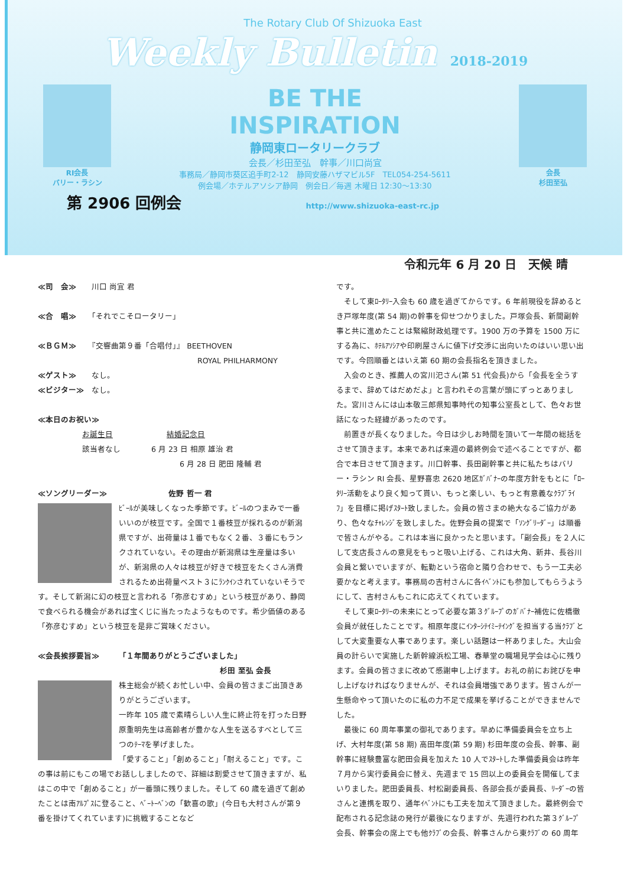The Rotary Club Of Shizuoka East
Weekly Bulletin 2018-2019
RI会長
バリー・ラシン
BE THE
INSPIRATION
静岡東ロータリークラブ
会長／杉田至弘　幹事／川口尚宜
事務局／静岡市葵区追手町2-12　静岡安藤ハザマビル5F　TEL054-254-5611
例会場／ホテルアソシア静岡　例会日／毎週 木曜日 12:30～13:30
会長
杉田至弘
第 2906 回例会 http://www.shizuoka-east-rc.jp
令和元年 6 月 20 日　天候 晴
≪司　会≫　　川口 尚宜 君
≪合　唱≫　　「それでこそロータリー」
≪ＢＧＭ≫　　『交響曲第９番「合唱付」』 BEETHOVEN
ROYAL PHILHARMONY
≪ゲスト≫　　なし。
≪ビジター≫　なし。
≪本日のお祝い≫
お誕生日　　　　　　　結婚記念日
該当者なし　　　　6 月 23 日 相原 雄治 君
6 月 28 日 肥田 隆輔 君
≪ソングリーダー≫　　　　　　　　佐野 哲一 君
ﾋﾞｰﾙが美味しくなった季節です。ﾋﾞｰﾙのつまみで一番いいのが枝豆です。全国で１番枝豆が採れるのが新潟県ですが、出荷量は１番でもなく２番、３番にもランクされていない。その理由が新潟県は生産量は多いが、新潟県の人々は枝豆が好きで枝豆をたくさん消費されるため出荷量ベスト３にﾗﾝｸｲﾝされていないそうです。そして新潟に幻の枝豆と言われる「弥彦むすめ」という枝豆があり、静岡で食べられる機会があれば宝くじに当たったようなものです。希少価値のある「弥彦むすめ」という枝豆を是非ご賞味ください。
≪会長挨拶要旨≫　　　「１年間ありがとうございました」
杉田 至弘 会長
株主総会が続くお忙しい中、会員の皆さまご出頂きありがとうございます。
一昨年 105 歳で素晴らしい人生に終止符を打った日野原重明先生は高齢者が豊かな人生を送るすべとして三つのﾃｰﾏを挙げました。
「愛すること」「創めること」「耐えること」です。この事は前にもこの場でお話ししましたので、詳細は割愛させて頂きますが、私はこの中で「創めること」が一番頭に残りました。そして 60 歳を過ぎて創めたことは南ｱﾙﾌﾟｽに登ること、ﾍﾞｰﾄｰﾍﾞﾝの「歓喜の歌」(今日も大村さんが第９番を掛けてくれています)に挑戦することなど
です。
　そして東ﾛｰﾀﾘｰ入会も 60 歳を過ぎてからです。6 年前現役を辞めるとき戸塚年度(第 54 期)の幹事を仰せつかりました。戸塚会長、新間副幹事と共に進めたことは緊縮財政処理です。1900 万の予算を 1500 万にする為に、ﾎﾃﾙｱｿｼｱや印刷屋さんに値下げ交渉に出向いたのはいい思い出です。今回順番とはいえ第 60 期の会長指名を頂きました。
　入会のとき、推薦人の宮川汜さん(第 51 代会長)から「会長を全うするまで、辞めてはだめだよ」と言われその言葉が頭にずっとありました。宮川さんには山本敬三郎県知事時代の知事公室長として、色々お世話になった経緯があったのです。
　前置きが長くなりました。今日は少しお時間を頂いて一年間の総括をさせて頂きます。本来であれば来週の最終例会で述べることですが、都合で本日させて頂きます。川口幹事、長田副幹事と共に私たちはバリー・ラシン RI 会長、星野喜忠 2620 地区ｶﾞﾊﾞﾅｰの年度方針をもとに「ﾛｰﾀﾘｰ活動をより良く知って貰い、もっと楽しい、もっと有意義なｸﾗﾌﾞﾗｲﾌ」を目標に掲げｽﾀｰﾄ致しました。会員の皆さまの絶大なるご協力があり、色々なﾁｬﾚﾝｼﾞを致しました。佐野会員の提案で「ｿﾝｸﾞﾘｰﾀﾞｰ」は順番で皆さんがやる。これは本当に良かったと思います。「副会長」を２人にして支店長さんの意見をもっと吸い上げる、これは大角、新井、長谷川会員と繋いでいますが、転勤という宿命と隣り合わせで、もう一工夫必要かなと考えます。事務局の吉村さんに各ｲﾍﾞﾝﾄにも参加してもらうようにして、吉村さんもこれに応えてくれています。
　そして東ﾛｰﾀﾘｰの未来にとって必要な第３ｸﾞﾙｰﾌﾟのｶﾞﾊﾞﾅｰ補佐に佐橋徹会員が就任したことです。相原年度にｲﾝﾀｰｼﾃｲﾐｰﾃｲﾝｸﾞを担当する当ｸﾗﾌﾞとして大変重要な人事であります。楽しい話題は一杯ありました。大山会員の計らいで実施した新幹線浜松工場、春華堂の職場見学会は心に残ります。会員の皆さまに改めて感謝申し上げます。お礼の前にお詫びを申し上げなければなりませんが、それは会員増強であります。皆さんが一生懸命やって頂いたのに私の力不足で成果を挙げることができませんでした。
　最後に 60 周年事業の御礼であります。早めに準備委員会を立ち上げ、大村年度(第 58 期) 高田年度(第 59 期) 杉田年度の会長、幹事、副幹事に経験豊富な肥田会員を加えた 10 人でｽﾀｰﾄした準備委員会は昨年７月から実行委員会に替え、先週まで 15 回以上の委員会を開催してまいりました。肥田委員長、村松副委員長、各部会長が委員長、ﾘｰﾀﾞｰの皆さんと連携を取り、通年ｲﾍﾞﾝﾄにも工夫を加えて頂きました。最終例会で配布される記念誌の発行が最後になりますが、先週行われた第３ｸﾞﾙｰﾌﾟ会長、幹事会の席上でも他ｸﾗﾌﾞの会長、幹事さんから東ｸﾗﾌﾞの 60 周年